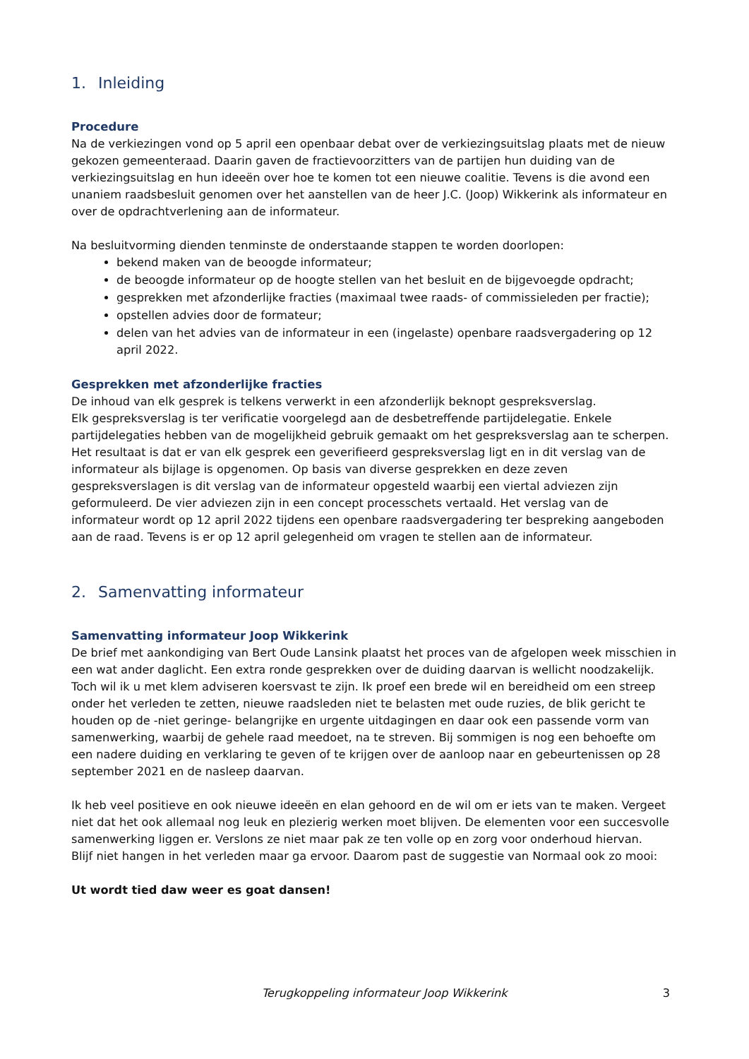1. Inleiding
Procedure
Na de verkiezingen vond op 5 april een openbaar debat over de verkiezingsuitslag plaats met de nieuw gekozen gemeenteraad. Daarin gaven de fractievoorzitters van de partijen hun duiding van de verkiezingsuitslag en hun ideeën over hoe te komen tot een nieuwe coalitie. Tevens is die avond een unaniem raadsbesluit genomen over het aanstellen van de heer J.C. (Joop) Wikkerink als informateur en over de opdrachtverlening aan de informateur.
Na besluitvorming dienden tenminste de onderstaande stappen te worden doorlopen:
bekend maken van de beoogde informateur;
de beoogde informateur op de hoogte stellen van het besluit en de bijgevoegde opdracht;
gesprekken met afzonderlijke fracties (maximaal twee raads- of commissieleden per fractie);
opstellen advies door de formateur;
delen van het advies van de informateur in een (ingelaste) openbare raadsvergadering op 12 april 2022.
Gesprekken met afzonderlijke fracties
De inhoud van elk gesprek is telkens verwerkt in een afzonderlijk beknopt gespreksverslag.
Elk gespreksverslag is ter verificatie voorgelegd aan de desbetreffende partijdelegatie. Enkele partijdelegaties hebben van de mogelijkheid gebruik gemaakt om het gespreksverslag aan te scherpen. Het resultaat is dat er van elk gesprek een geverifieerd gespreksverslag ligt en in dit verslag van de informateur als bijlage is opgenomen. Op basis van diverse gesprekken en deze zeven gespreksverslagen is dit verslag van de informateur opgesteld waarbij een viertal adviezen zijn geformuleerd. De vier adviezen zijn in een concept processchets vertaald. Het verslag van de informateur wordt op 12 april 2022 tijdens een openbare raadsvergadering ter bespreking aangeboden aan de raad. Tevens is er op 12 april gelegenheid om vragen te stellen aan de informateur.
2. Samenvatting informateur
Samenvatting informateur Joop Wikkerink
De brief met aankondiging van Bert Oude Lansink plaatst het proces van de afgelopen week misschien in een wat ander daglicht. Een extra ronde gesprekken over de duiding daarvan is wellicht noodzakelijk. Toch wil ik u met klem adviseren koersvast te zijn. Ik proef een brede wil en bereidheid om een streep onder het verleden te zetten, nieuwe raadsleden niet te belasten met oude ruzies, de blik gericht te houden op de -niet geringe- belangrijke en urgente uitdagingen en daar ook een passende vorm van samenwerking, waarbij de gehele raad meedoet, na te streven. Bij sommigen is nog een behoefte om een nadere duiding en verklaring te geven of te krijgen over de aanloop naar en gebeurtenissen op 28 september 2021 en de nasleep daarvan.
Ik heb veel positieve en ook nieuwe ideeën en elan gehoord en de wil om er iets van te maken. Vergeet niet dat het ook allemaal nog leuk en plezierig werken moet blijven. De elementen voor een succesvolle samenwerking liggen er. Verslons ze niet maar pak ze ten volle op en zorg voor onderhoud hiervan.
Blijf niet hangen in het verleden maar ga ervoor. Daarom past de suggestie van Normaal ook zo mooi:
Ut wordt tied daw weer es goat dansen!
Terugkoppeling informateur Joop Wikkerink 3